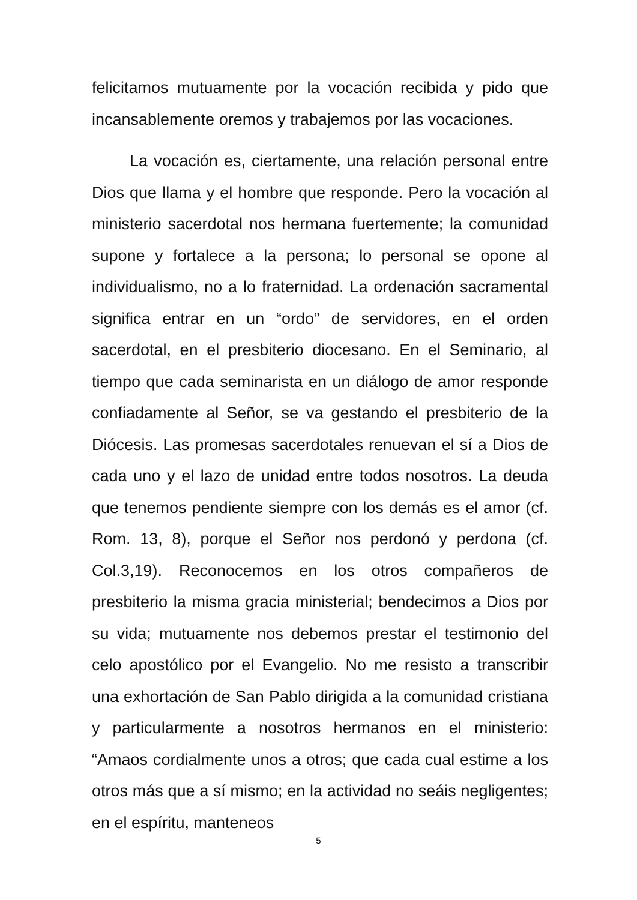felicitamos mutuamente por la vocación recibida y pido que incansablemente oremos y trabajemos por las vocaciones.
La vocación es, ciertamente, una relación personal entre Dios que llama y el hombre que responde. Pero la vocación al ministerio sacerdotal nos hermana fuertemente; la comunidad supone y fortalece a la persona; lo personal se opone al individualismo, no a lo fraternidad. La ordenación sacramental significa entrar en un “ordo” de servidores, en el orden sacerdotal, en el presbiterio diocesano. En el Seminario, al tiempo que cada seminarista en un diálogo de amor responde confiadamente al Señor, se va gestando el presbiterio de la Diócesis. Las promesas sacerdotales renuevan el sí a Dios de cada uno y el lazo de unidad entre todos nosotros. La deuda que tenemos pendiente siempre con los demás es el amor (cf. Rom. 13, 8), porque el Señor nos perdonó y perdona (cf. Col.3,19). Reconocemos en los otros compañeros de presbiterio la misma gracia ministerial; bendecimos a Dios por su vida; mutuamente nos debemos prestar el testimonio del celo apostólico por el Evangelio. No me resisto a transcribir una exhortación de San Pablo dirigida a la comunidad cristiana y particularmente a nosotros hermanos en el ministerio: “Amaos cordialmente unos a otros; que cada cual estime a los otros más que a sí mismo; en la actividad no seáis negligentes; en el espíritu, manteneos
5